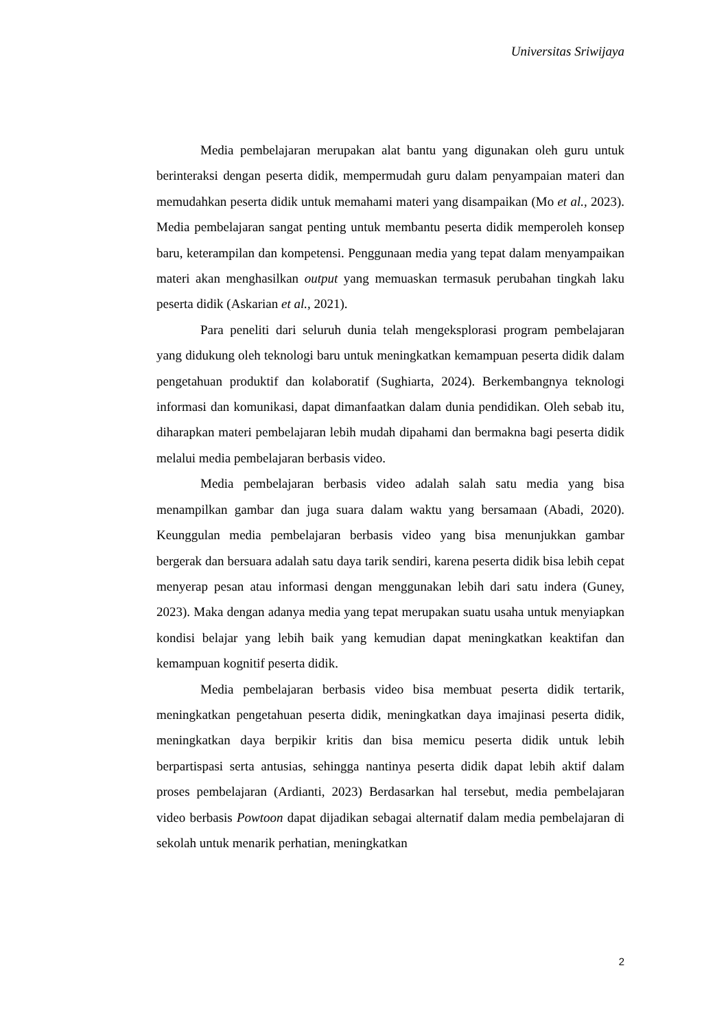Universitas Sriwijaya
Media pembelajaran merupakan alat bantu yang digunakan oleh guru untuk berinteraksi dengan peserta didik, mempermudah guru dalam penyampaian materi dan memudahkan peserta didik untuk memahami materi yang disampaikan (Mo et al., 2023). Media pembelajaran sangat penting untuk membantu peserta didik memperoleh konsep baru, keterampilan dan kompetensi. Penggunaan media yang tepat dalam menyampaikan materi akan menghasilkan output yang memuaskan termasuk perubahan tingkah laku peserta didik (Askarian et al., 2021).
Para peneliti dari seluruh dunia telah mengeksplorasi program pembelajaran yang didukung oleh teknologi baru untuk meningkatkan kemampuan peserta didik dalam pengetahuan produktif dan kolaboratif (Sughiarta, 2024). Berkembangnya teknologi informasi dan komunikasi, dapat dimanfaatkan dalam dunia pendidikan. Oleh sebab itu, diharapkan materi pembelajaran lebih mudah dipahami dan bermakna bagi peserta didik melalui media pembelajaran berbasis video.
Media pembelajaran berbasis video adalah salah satu media yang bisa menampilkan gambar dan juga suara dalam waktu yang bersamaan (Abadi, 2020). Keunggulan media pembelajaran berbasis video yang bisa menunjukkan gambar bergerak dan bersuara adalah satu daya tarik sendiri, karena peserta didik bisa lebih cepat menyerap pesan atau informasi dengan menggunakan lebih dari satu indera (Guney, 2023). Maka dengan adanya media yang tepat merupakan suatu usaha untuk menyiapkan kondisi belajar yang lebih baik yang kemudian dapat meningkatkan keaktifan dan kemampuan kognitif peserta didik.
Media pembelajaran berbasis video bisa membuat peserta didik tertarik, meningkatkan pengetahuan peserta didik, meningkatkan daya imajinasi peserta didik, meningkatkan daya berpikir kritis dan bisa memicu peserta didik untuk lebih berpartispasi serta antusias, sehingga nantinya peserta didik dapat lebih aktif dalam proses pembelajaran (Ardianti, 2023) Berdasarkan hal tersebut, media pembelajaran video berbasis Powtoon dapat dijadikan sebagai alternatif dalam media pembelajaran di sekolah untuk menarik perhatian, meningkatkan
2